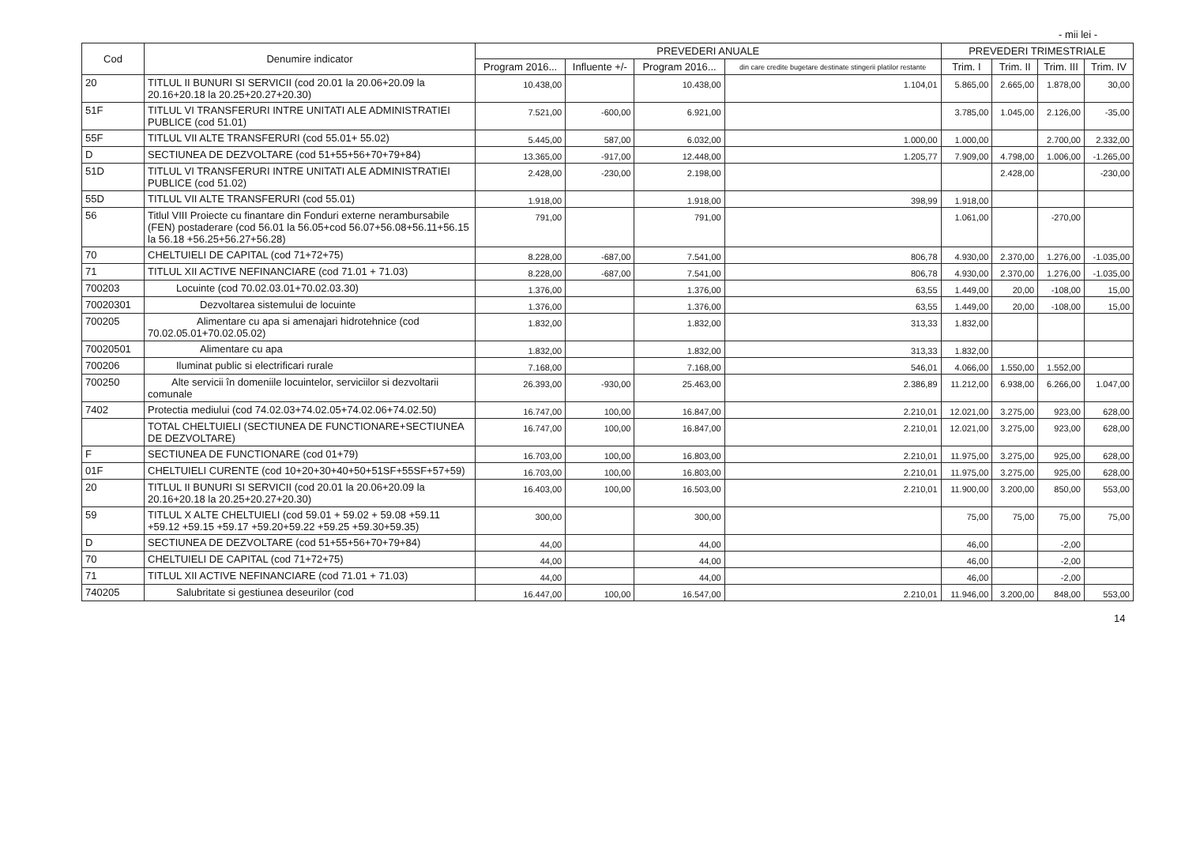- mii lei -
| Cod | Denumire indicator | PREVEDERI ANUALE | | | | PREVEDERI TRIMESTRIALE | | | |
| --- | --- | --- | --- | --- | --- | --- | --- | --- | --- |
| | | Program 2016... | Influente +/- | Program 2016... | din care credite bugetare destinate stingerii platilor restante | Trim. I | Trim. II | Trim. III | Trim. IV |
| 20 | TITLUL II BUNURI SI SERVICII (cod 20.01 la 20.06+20.09 la 20.16+20.18 la 20.25+20.27+20.30) | 10.438,00 | | 10.438,00 | 1.104,01 | 5.865,00 | 2.665,00 | 1.878,00 | 30,00 |
| 51F | TITLUL VI TRANSFERURI INTRE UNITATI ALE ADMINISTRATIEI PUBLICE (cod 51.01) | 7.521,00 | -600,00 | 6.921,00 | | 3.785,00 | 1.045,00 | 2.126,00 | -35,00 |
| 55F | TITLUL VII ALTE TRANSFERURI (cod 55.01+ 55.02) | 5.445,00 | 587,00 | 6.032,00 | 1.000,00 | 1.000,00 | | 2.700,00 | 2.332,00 |
| D | SECTIUNEA DE DEZVOLTARE (cod 51+55+56+70+79+84) | 13.365,00 | -917,00 | 12.448,00 | 1.205,77 | 7.909,00 | 4.798,00 | 1.006,00 | -1.265,00 |
| 51D | TITLUL VI TRANSFERURI INTRE UNITATI ALE ADMINISTRATIEI PUBLICE (cod 51.02) | 2.428,00 | -230,00 | 2.198,00 | | | 2.428,00 | | -230,00 |
| 55D | TITLUL VII ALTE TRANSFERURI (cod 55.01) | 1.918,00 | | 1.918,00 | 398,99 | 1.918,00 | | | |
| 56 | Titlul VIII Proiecte cu finantare din Fonduri externe nerambursabile (FEN) postaderare (cod 56.01 la 56.05+cod 56.07+56.08+56.11+56.15 la 56.18 +56.25+56.27+56.28) | 791,00 | | 791,00 | | 1.061,00 | | -270,00 | |
| 70 | CHELTUIELI DE CAPITAL (cod 71+72+75) | 8.228,00 | -687,00 | 7.541,00 | 806,78 | 4.930,00 | 2.370,00 | 1.276,00 | -1.035,00 |
| 71 | TITLUL XII ACTIVE NEFINANCIARE (cod 71.01 + 71.03) | 8.228,00 | -687,00 | 7.541,00 | 806,78 | 4.930,00 | 2.370,00 | 1.276,00 | -1.035,00 |
| 700203 | Locuinte (cod 70.02.03.01+70.02.03.30) | 1.376,00 | | 1.376,00 | 63,55 | 1.449,00 | 20,00 | -108,00 | 15,00 |
| 70020301 | Dezvoltarea sistemului de locuinte | 1.376,00 | | 1.376,00 | 63,55 | 1.449,00 | 20,00 | -108,00 | 15,00 |
| 700205 | Alimentare cu apa si amenajari hidrotehnice (cod 70.02.05.01+70.02.05.02) | 1.832,00 | | 1.832,00 | 313,33 | 1.832,00 | | | |
| 70020501 | Alimentare cu apa | 1.832,00 | | 1.832,00 | 313,33 | 1.832,00 | | | |
| 700206 | Iluminat public si electrificari rurale | 7.168,00 | | 7.168,00 | 546,01 | 4.066,00 | 1.550,00 | 1.552,00 | |
| 700250 | Alte servicii în domeniile locuintelor, serviciilor si dezvoltarii comunale | 26.393,00 | -930,00 | 25.463,00 | 2.386,89 | 11.212,00 | 6.938,00 | 6.266,00 | 1.047,00 |
| 7402 | Protectia mediului (cod 74.02.03+74.02.05+74.02.06+74.02.50) | 16.747,00 | 100,00 | 16.847,00 | 2.210,01 | 12.021,00 | 3.275,00 | 923,00 | 628,00 |
| | TOTAL CHELTUIELI (SECTIUNEA DE FUNCTIONARE+SECTIUNEA DE DEZVOLTARE) | 16.747,00 | 100,00 | 16.847,00 | 2.210,01 | 12.021,00 | 3.275,00 | 923,00 | 628,00 |
| F | SECTIUNEA DE FUNCTIONARE (cod 01+79) | 16.703,00 | 100,00 | 16.803,00 | 2.210,01 | 11.975,00 | 3.275,00 | 925,00 | 628,00 |
| 01F | CHELTUIELI CURENTE (cod 10+20+30+40+50+51SF+55SF+57+59) | 16.703,00 | 100,00 | 16.803,00 | 2.210,01 | 11.975,00 | 3.275,00 | 925,00 | 628,00 |
| 20 | TITLUL II BUNURI SI SERVICII (cod 20.01 la 20.06+20.09 la 20.16+20.18 la 20.25+20.27+20.30) | 16.403,00 | 100,00 | 16.503,00 | 2.210,01 | 11.900,00 | 3.200,00 | 850,00 | 553,00 |
| 59 | TITLUL X ALTE CHELTUIELI (cod 59.01 + 59.02 + 59.08 +59.11 +59.12 +59.15 +59.17 +59.20+59.22 +59.25 +59.30+59.35) | 300,00 | | 300,00 | | 75,00 | 75,00 | 75,00 | 75,00 |
| D | SECTIUNEA DE DEZVOLTARE (cod 51+55+56+70+79+84) | 44,00 | | 44,00 | | 46,00 | | -2,00 | |
| 70 | CHELTUIELI DE CAPITAL (cod 71+72+75) | 44,00 | | 44,00 | | 46,00 | | -2,00 | |
| 71 | TITLUL XII ACTIVE NEFINANCIARE (cod 71.01 + 71.03) | 44,00 | | 44,00 | | 46,00 | | -2,00 | |
| 740205 | Salubritate si gestiunea deseurilor (cod | 16.447,00 | 100,00 | 16.547,00 | 2.210,01 | 11.946,00 | 3.200,00 | 848,00 | 553,00 |
14